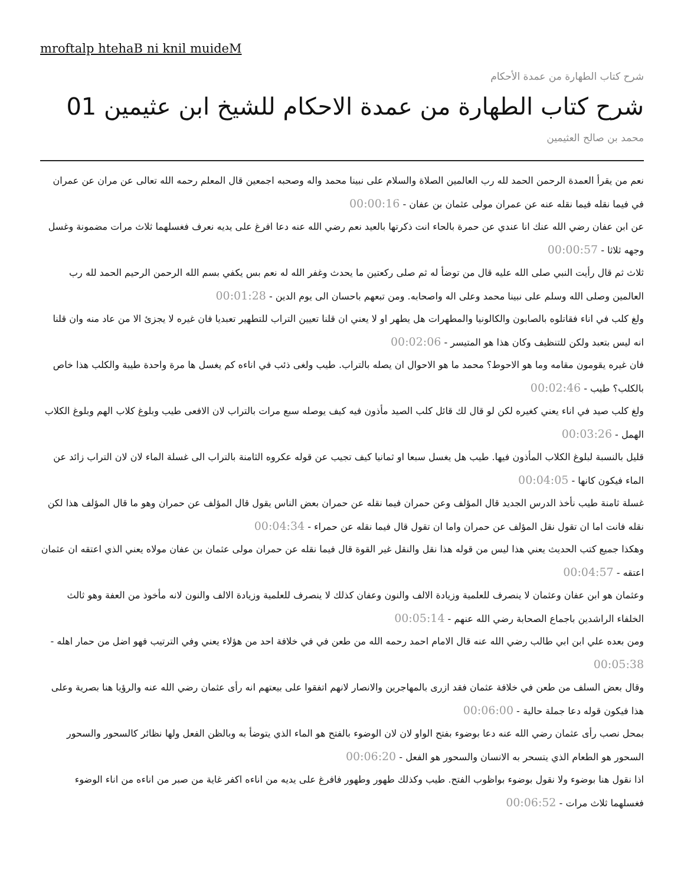mroftalp htehaB ni knil muideM
شرح كتاب الطهارة من عمدة الأحكام
شرح كتاب الطهارة من عمدة الاحكام للشيخ ابن عثيمين 01
محمد بن صالح العثيمين
نعم من يقرأ العمدة الرحمن الحمد لله رب العالمين الصلاة والسلام على نبينا محمد واله وصحبه اجمعين قال المعلم رحمه الله تعالى عن مران عن عمران في فيما نقله فيما نقله عنه عن عمران مولى عثمان بن عفان - 00:00:16
عن ابن عفان رضي الله عنك انا عندي عن حمرة بالحاء انت ذكرتها بالعيد نعم رضي الله عنه دعا افرغ على يديه نعرف فغسلهما ثلاث مرات مضمونة وغسل وجهه ثلاثا - 00:00:57
ثلاث ثم قال رأيت النبي صلى الله عليه قال من توضأ له ثم صلى ركعتين ما يحدث وغفر الله له نعم بس يكفي بسم الله الرحمن الرحيم الحمد لله رب العالمين وصلى الله وسلم على نبينا محمد وعلى اله واصحابه. ومن تبعهم باحسان الى يوم الدين - 00:01:28
ولغ كلب في اناء فقاتلوه بالصابون والكالونيا والمطهرات هل يطهر او لا يعني ان قلنا تعيين التراب للتطهير تعبديا فان غيره لا يجزئ الا من عاد منه وان قلنا انه ليس بتعبد ولكن للتنظيف وكان هذا هو المتيسر - 00:02:06
فان غيره يقومون مقامه وما هو الاحوط؟ محمد ما هو الاحوال ان يصله بالتراب. طيب ولغى ذئب في اناءه كم يغسل ها مرة واحدة طيبة والكلب هذا خاص بالكلب؟ طيب - 00:02:46
ولغ كلب صيد في اناء يعني كغيره لكن لو قال لك قائل كلب الصيد مأذون فيه كيف يوصله سبع مرات بالتراب لان الافعى طيب وبلوغ كلاب الهم وبلوغ الكلاب الهمل - 00:03:26
قليل بالنسبة لبلوغ الكلاب المأذون فيها. طيب هل يغسل سبعا او ثمانيا كيف تجيب عن قوله عكروه الثامنة بالتراب الى غسلة الماء لان لان التراب زائد عن الماء فيكون كانها - 00:04:05
غسلة ثامنة طيب نأخذ الدرس الجديد قال المؤلف وعن حمران فيما نقله عن حمران بعض الناس يقول قال المؤلف عن حمران وهو ما قال المؤلف هذا لكن نقله فانت اما ان تقول نقل المؤلف عن حمران واما ان تقول قال فيما نقله عن حمراء - 00:04:34
وهكذا جميع كتب الحديث يعني هذا ليس من قوله هذا نقل والنقل غير القوة قال فيما نقله عن حمران مولى عثمان بن عفان مولاه يعني الذي اعتقه ان عثمان اعتقه - 00:04:57
وعثمان هو ابن عفان وعثمان لا ينصرف للعلمية وزيادة الالف والنون وعفان كذلك لا ينصرف للعلمية وزيادة الالف والنون لانه مأخوذ من العفة وهو ثالث الخلفاء الراشدين باجماع الصحابة رضي الله عنهم - 00:05:14
ومن بعده علي ابن ابي طالب رضي الله عنه قال الامام احمد رحمه الله من طعن في في خلافة احد من هؤلاء يعني وفي الترتيب فهو اضل من حمار اهله - 00:05:38
وقال بعض السلف من طعن في خلافة عثمان فقد ازرى بالمهاجرين والانصار لانهم اتفقوا على بيعتهم انه رأى عثمان رضي الله عنه والرؤيا هنا بصرية وعلى هذا فيكون قوله دعا جملة حالية - 00:06:00
بمحل نصب رأى عثمان رضي الله عنه دعا بوضوء بفتح الواو لان لان الوضوء بالفتح هو الماء الذي يتوضأ به وبالظن الفعل ولها نظائر كالسحور والسحور السحور هو الطعام الذي يتسحر به الانسان والسحور هو الفعل - 00:06:20
اذا نقول هنا بوضوء ولا نقول بوضوء بواظوب الفتح. طيب وكذلك طهور وطهور فافرغ على يديه من اناءه اكفر غاية من صبر من اناءه من اناء الوضوء فغسلهما ثلاث مرات - 00:06:52